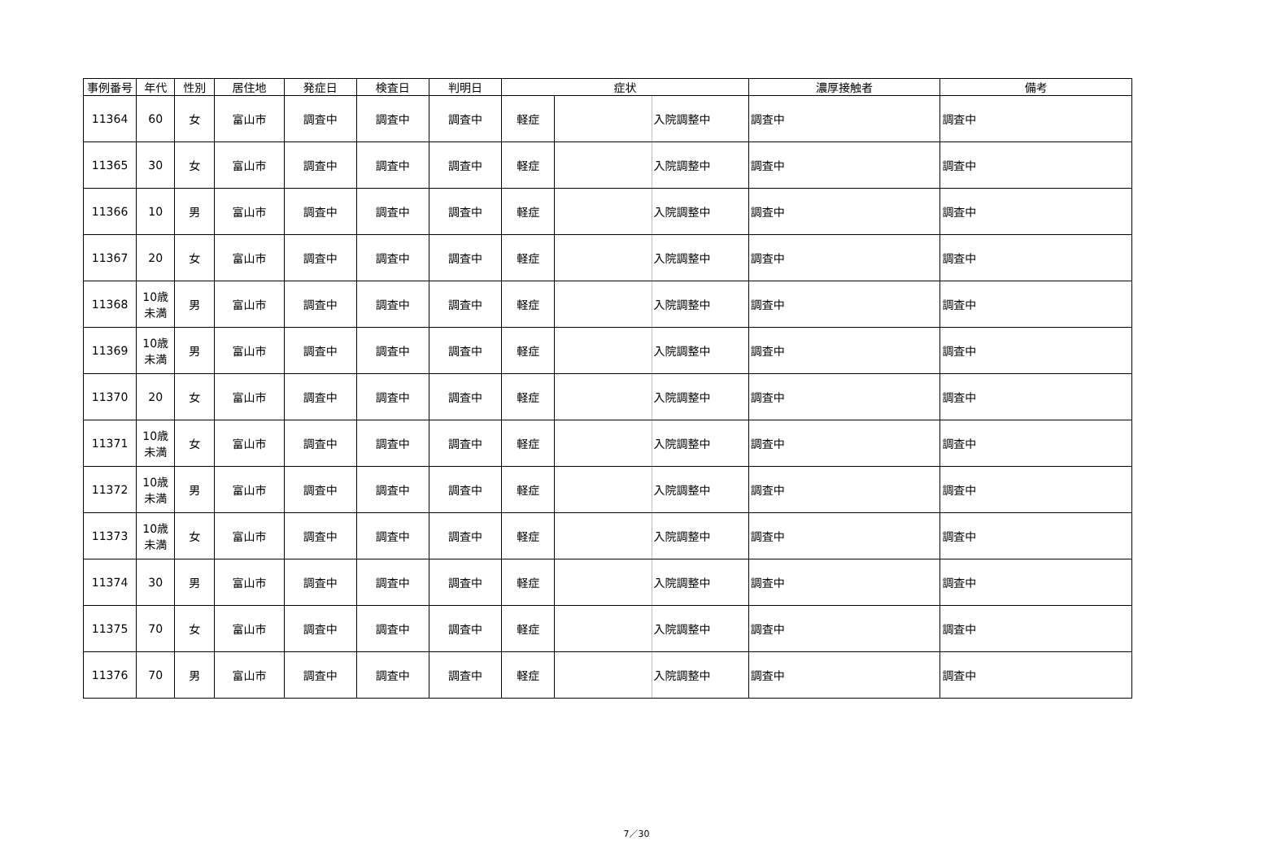| 事例番号 | 年代 | 性別 | 居住地 | 発症日 | 検査日 | 判明日 | 症状 | | | 濃厚接触者 | 備考 |
| --- | --- | --- | --- | --- | --- | --- | --- | --- | --- | --- | --- |
| 11364 | 60 | 女 | 富山市 | 調査中 | 調査中 | 調査中 | 軽症 | | 入院調整中 | 調査中 | 調査中 |
| 11365 | 30 | 女 | 富山市 | 調査中 | 調査中 | 調査中 | 軽症 | | 入院調整中 | 調査中 | 調査中 |
| 11366 | 10 | 男 | 富山市 | 調査中 | 調査中 | 調査中 | 軽症 | | 入院調整中 | 調査中 | 調査中 |
| 11367 | 20 | 女 | 富山市 | 調査中 | 調査中 | 調査中 | 軽症 | | 入院調整中 | 調査中 | 調査中 |
| 11368 | 10歳 未満 | 男 | 富山市 | 調査中 | 調査中 | 調査中 | 軽症 | | 入院調整中 | 調査中 | 調査中 |
| 11369 | 10歳 未満 | 男 | 富山市 | 調査中 | 調査中 | 調査中 | 軽症 | | 入院調整中 | 調査中 | 調査中 |
| 11370 | 20 | 女 | 富山市 | 調査中 | 調査中 | 調査中 | 軽症 | | 入院調整中 | 調査中 | 調査中 |
| 11371 | 10歳 未満 | 女 | 富山市 | 調査中 | 調査中 | 調査中 | 軽症 | | 入院調整中 | 調査中 | 調査中 |
| 11372 | 10歳 未満 | 男 | 富山市 | 調査中 | 調査中 | 調査中 | 軽症 | | 入院調整中 | 調査中 | 調査中 |
| 11373 | 10歳 未満 | 女 | 富山市 | 調査中 | 調査中 | 調査中 | 軽症 | | 入院調整中 | 調査中 | 調査中 |
| 11374 | 30 | 男 | 富山市 | 調査中 | 調査中 | 調査中 | 軽症 | | 入院調整中 | 調査中 | 調査中 |
| 11375 | 70 | 女 | 富山市 | 調査中 | 調査中 | 調査中 | 軽症 | | 入院調整中 | 調査中 | 調査中 |
| 11376 | 70 | 男 | 富山市 | 調査中 | 調査中 | 調査中 | 軽症 | | 入院調整中 | 調査中 | 調査中 |
7／30